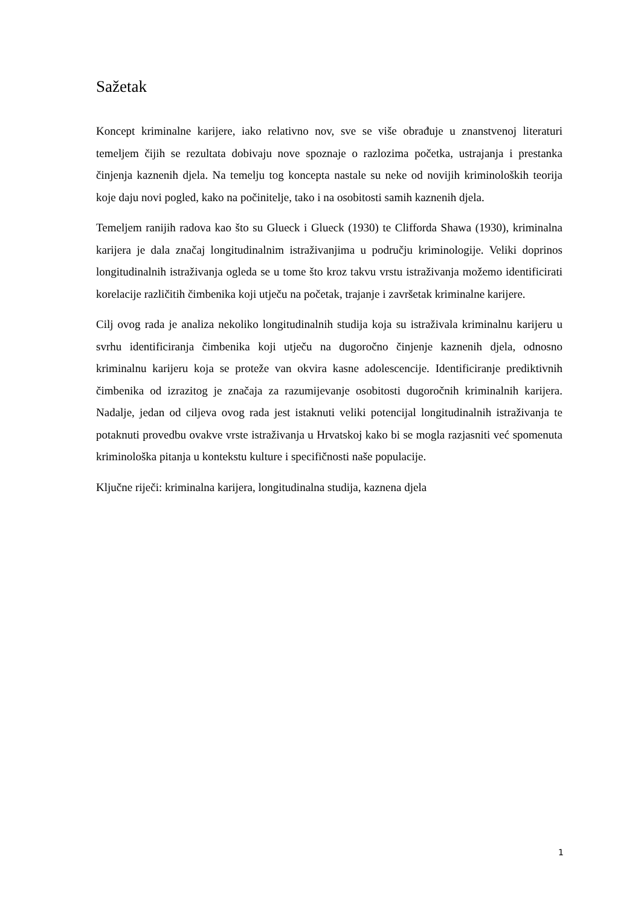Sažetak
Koncept kriminalne karijere, iako relativno nov, sve se više obrađuje u znanstvenoj literaturi temeljem čijih se rezultata dobivaju nove spoznaje o razlozima početka, ustrajanja i prestanka činjenja kaznenih djela. Na temelju tog koncepta nastale su neke od novijih kriminoloških teorija koje daju novi pogled, kako na počinitelje, tako i na osobitosti samih kaznenih djela.
Temeljem ranijih radova kao što su Glueck i Glueck (1930) te Clifforda Shawa (1930), kriminalna karijera je dala značaj longitudinalnim istraživanjima u području kriminologije. Veliki doprinos longitudinalnih istraživanja ogleda se u tome što kroz takvu vrstu istraživanja možemo identificirati korelacije različitih čimbenika koji utječu na početak, trajanje i završetak kriminalne karijere.
Cilj ovog rada je analiza nekoliko longitudinalnih studija koja su istraživala kriminalnu karijeru u svrhu identificiranja čimbenika koji utječu na dugoročno činjenje kaznenih djela, odnosno kriminalnu karijeru koja se proteže van okvira kasne adolescencije. Identificiranje prediktivnih čimbenika od izrazitog je značaja za razumijevanje osobitosti dugoročnih kriminalnih karijera. Nadalje, jedan od ciljeva ovog rada jest istaknuti veliki potencijal longitudinalnih istraživanja te potaknuti provedbu ovakve vrste istraživanja u Hrvatskoj kako bi se mogla razjasniti već spomenuta kriminološka pitanja u kontekstu kulture i specifičnosti naše populacije.
Ključne riječi: kriminalna karijera, longitudinalna studija, kaznena djela
1